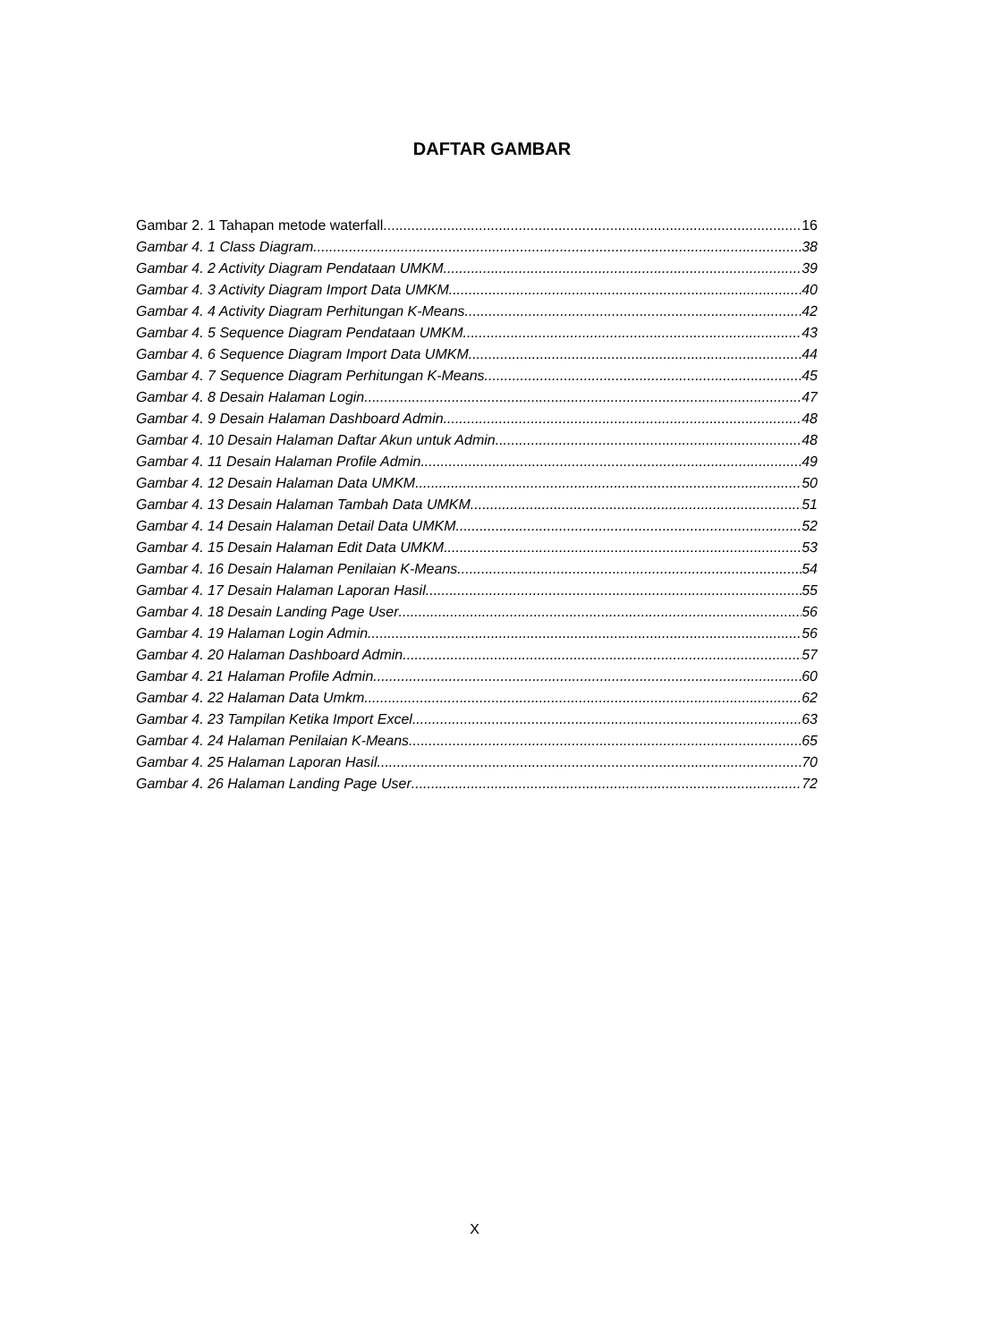DAFTAR GAMBAR
Gambar 2. 1 Tahapan metode waterfall 16
Gambar 4. 1 Class Diagram 38
Gambar 4. 2 Activity Diagram Pendataan UMKM 39
Gambar 4. 3 Activity Diagram Import Data UMKM 40
Gambar 4. 4 Activity Diagram Perhitungan K-Means 42
Gambar 4. 5 Sequence Diagram Pendataan UMKM 43
Gambar 4. 6 Sequence Diagram Import Data UMKM 44
Gambar 4. 7 Sequence Diagram Perhitungan K-Means 45
Gambar 4. 8 Desain Halaman Login 47
Gambar 4. 9 Desain Halaman Dashboard Admin 48
Gambar 4. 10 Desain Halaman Daftar Akun untuk Admin 48
Gambar 4. 11 Desain Halaman Profile Admin 49
Gambar 4. 12 Desain Halaman Data UMKM 50
Gambar 4. 13 Desain Halaman Tambah Data UMKM 51
Gambar 4. 14 Desain Halaman Detail Data UMKM 52
Gambar 4. 15 Desain Halaman Edit Data UMKM 53
Gambar 4. 16 Desain Halaman Penilaian K-Means 54
Gambar 4. 17 Desain Halaman Laporan Hasil 55
Gambar 4. 18 Desain Landing Page User 56
Gambar 4. 19 Halaman Login Admin 56
Gambar 4. 20 Halaman Dashboard Admin 57
Gambar 4. 21 Halaman Profile Admin 60
Gambar 4. 22 Halaman Data Umkm 62
Gambar 4. 23 Tampilan Ketika Import Excel 63
Gambar 4. 24 Halaman Penilaian K-Means 65
Gambar 4. 25 Halaman Laporan Hasil 70
Gambar 4. 26 Halaman Landing Page User 72
X